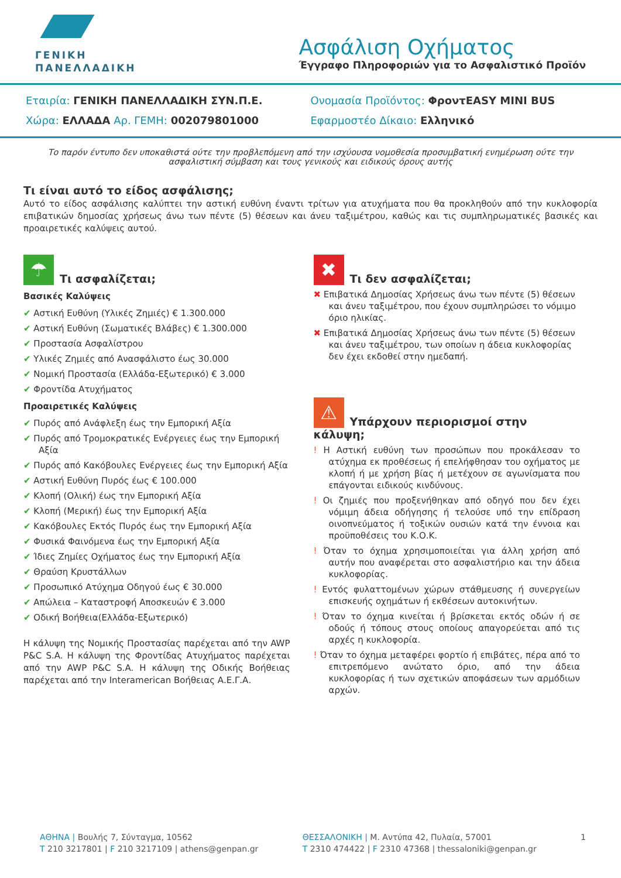ΓΕΝΙΚΗ
ΠΑΝΕΛΛΑΔΙΚΗ
Ασφάλιση Οχήματος
Έγγραφο Πληροφοριών για το Ασφαλιστικό Προϊόν
Εταιρία: ΓΕΝΙΚΗ ΠΑΝΕΛΛΑΔΙΚΗ ΣΥΝ.Π.Ε.
Χώρα: ΕΛΛΑΔΑ Αρ. ΓΕΜΗ: 002079801000
Ονομασία Προϊόντος: ΦροντEASY MINI BUS
Εφαρμοστέο Δίκαιο: Ελληνικό
Το παρόν έντυπο δεν υποκαθιστά ούτε την προβλεπόμενη από την ισχύουσα νομοθεσία προσυμβατική ενημέρωση ούτε την ασφαλιστική σύμβαση και τους γενικούς και ειδικούς όρους αυτής
Τι είναι αυτό το είδος ασφάλισης;
Αυτό το είδος ασφάλισης καλύπτει την αστική ευθύνη έναντι τρίτων για ατυχήματα που θα προκληθούν από την κυκλοφορία επιβατικών δημοσίας χρήσεως άνω των πέντε (5) θέσεων και άνευ ταξιμέτρου, καθώς και τις συμπληρωματικές βασικές και προαιρετικές καλύψεις αυτού.
☂ Τι ασφαλίζεται;
Βασικές Καλύψεις
✔ Αστική Ευθύνη (Υλικές Ζημιές) € 1.300.000
✔ Αστική Ευθύνη (Σωματικές Βλάβες) € 1.300.000
✔ Προστασία Ασφαλίστρου
✔ Υλικές Ζημιές από Ανασφάλιστο έως 30.000
✔ Νομική Προστασία (Ελλάδα-Εξωτερικό) € 3.000
✔ Φροντίδα Ατυχήματος
Προαιρετικές Καλύψεις
✔ Πυρός από Ανάφλεξη έως την Εμπορική Αξία
✔ Πυρός από Τρομοκρατικές Ενέργειες έως την Εμπορική Αξία
✔ Πυρός από Κακόβουλες Ενέργειες έως την Εμπορική Αξία
✔ Αστική Ευθύνη Πυρός έως € 100.000
✔ Κλοπή (Ολική) έως την Εμπορική Αξία
✔ Κλοπή (Μερική) έως την Εμπορική Αξία
✔ Κακόβουλες Εκτός Πυρός έως την Εμπορική Αξία
✔ Φυσικά Φαινόμενα έως την Εμπορική Αξία
✔ Ίδιες Ζημίες Οχήματος έως την Εμπορική Αξία
✔ Θραύση Κρυστάλλων
✔ Προσωπικό Ατύχημα Οδηγού έως € 30.000
✔ Απώλεια – Καταστροφή Αποσκευών € 3.000
✔ Οδική Βοήθεια(Ελλάδα-Εξωτερικό)
Η κάλυψη της Νομικής Προστασίας παρέχεται από την AWP P&C S.A. Η κάλυψη της Φροντίδας Ατυχήματος παρέχεται από την AWP P&C S.A. Η κάλυψη της Οδικής Βοήθειας παρέχεται από την Interamerican Βοήθειας Α.Ε.Γ.Α.
✖ Τι δεν ασφαλίζεται;
✖ Επιβατικά Δημοσίας Χρήσεως άνω των πέντε (5) θέσεων και άνευ ταξιμέτρου, που έχουν συμπληρώσει το νόμιμο όριο ηλικίας.
✖ Επιβατικά Δημοσίας Χρήσεως άνω των πέντε (5) θέσεων και άνευ ταξιμέτρου, των οποίων η άδεια κυκλοφορίας δεν έχει εκδοθεί στην ημεδαπή.
⚠ Υπάρχουν περιορισμοί στην κάλυψη;
! Η Αστική ευθύνη των προσώπων που προκάλεσαν το ατύχημα εκ προθέσεως ή επελήφθησαν του οχήματος με κλοπή ή με χρήση βίας ή μετέχουν σε αγωνίσματα που επάγονται ειδικούς κινδύνους.
! Οι ζημιές που προξενήθηκαν από οδηγό που δεν έχει νόμιμη άδεια οδήγησης ή τελούσε υπό την επίδραση οινοπνεύματος ή τοξικών ουσιών κατά την έννοια και προϋποθέσεις του Κ.Ο.Κ.
! Όταν το όχημα χρησιμοποιείται για άλλη χρήση από αυτήν που αναφέρεται στο ασφαλιστήριο και την άδεια κυκλοφορίας.
! Εντός φυλαττομένων χώρων στάθμευσης ή συνεργείων επισκευής οχημάτων ή εκθέσεων αυτοκινήτων.
! Όταν το όχημα κινείται ή βρίσκεται εκτός οδών ή σε οδούς ή τόπους στους οποίους απαγορεύεται από τις αρχές η κυκλοφορία.
! Όταν το όχημα μεταφέρει φορτίο ή επιβάτες, πέρα από το επιτρεπόμενο ανώτατο όριο, από την άδεια κυκλοφορίας ή των σχετικών αποφάσεων των αρμόδιων αρχών.
ΑΘΗΝΑ | Βουλής 7, Σύνταγμα, 10562
T 210 3217801 | F 210 3217109 | athens@genpan.gr
ΘΕΣΣΑΛΟΝΙΚΗ | Μ. Αντύπα 42, Πυλαία, 57001
T 2310 474422 | F 2310 47368 | thessaloniki@genpan.gr
1